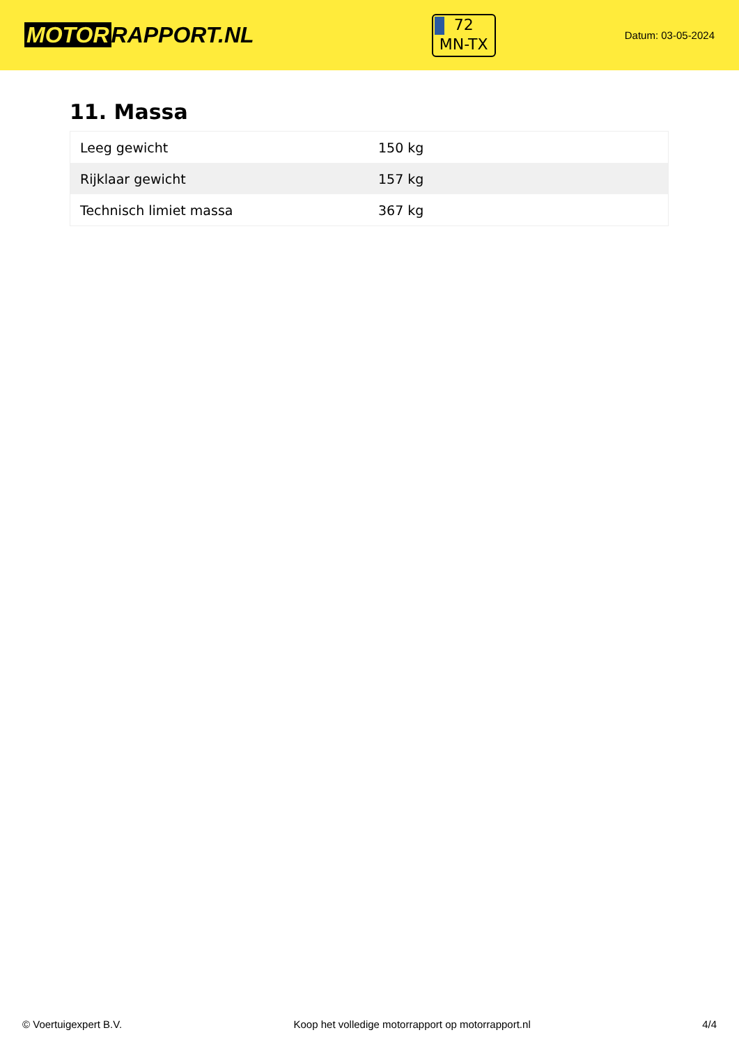MOTOR RAPPORT.NL
72
MN-TX
Datum: 03-05-2024
11. Massa
| Leeg gewicht | 150 kg |
| Rijklaar gewicht | 157 kg |
| Technisch limiet massa | 367 kg |
© Voertuigexpert B.V. Koop het volledige motorrapport op motorrapport.nl 4/4